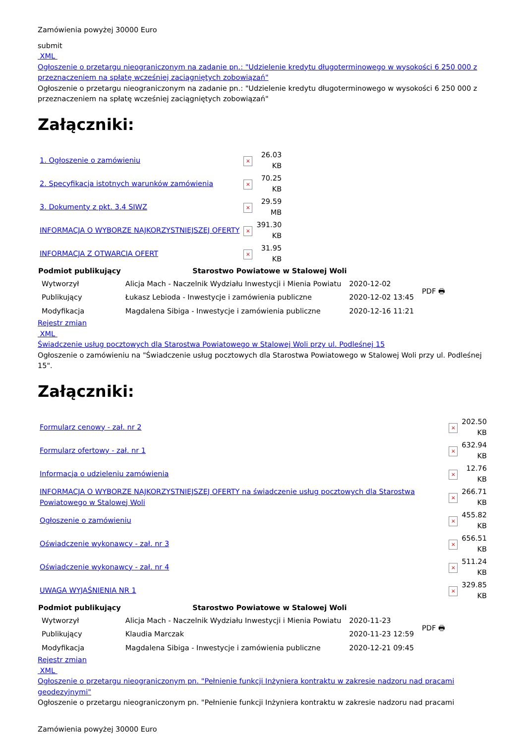Zamówienia powyżej 30000 Euro
submit
XML
Ogłoszenie o przetargu nieograniczonym na zadanie pn.: "Udzielenie kredytu długoterminowego w wysokości 6 250 000 z przeznaczeniem na spłatę wcześniej zaciągniętych zobowiązań"
Ogłoszenie o przetargu nieograniczonym na zadanie pn.: "Udzielenie kredytu długoterminowego w wysokości 6 250 000 z przeznaczeniem na spłatę wcześniej zaciągniętych zobowiązań"
Załączniki:
| 1. Ogłoszenie o zamówieniu | × | 26.03 KB |
| 2. Specyfikacja istotnych warunków zamówienia | × | 70.25 KB |
| 3. Dokumenty z pkt. 3.4 SIWZ | × | 29.59 MB |
| INFORMACJA O WYBORZE NAJKORZYSTNIEJSZEJ OFERTY | × | 391.30 KB |
| INFORMACJA Z OTWARCIA OFERT | × | 31.95 KB |
| Podmiot publikujący | Starostwo Powiatowe w Stalowej Woli | | PDF 🖶 |
| Wytworzył | Alicja Mach - Naczelnik Wydziału Inwestycji i Mienia Powiatu | 2020-12-02 | |
| Publikujący | Łukasz Lebioda - Inwestycje i zamówienia publiczne | 2020-12-02 13:45 | |
| Modyfikacja | Magdalena Sibiga - Inwestycje i zamówienia publiczne | 2020-12-16 11:21 | |
Rejestr zmian
XML
Świadczenie usług pocztowych dla Starostwa Powiatowego w Stalowej Woli przy ul. Podleśnej 15
Ogłoszenie o zamówieniu na "Świadczenie usług pocztowych dla Starostwa Powiatowego w Stalowej Woli przy ul. Podleśnej 15".
Załączniki:
| Formularz cenowy - zał. nr 2 | × | 202.50 KB |
| Formularz ofertowy - zał. nr 1 | × | 632.94 KB |
| Informacja o udzieleniu zamówienia | × | 12.76 KB |
| INFORMACJA O WYBORZE NAJKORZYSTNIEJSZEJ OFERTY na świadczenie usług pocztowych dla Starostwa Powiatowego w Stalowej Woli | × | 266.71 KB |
| Ogłoszenie o zamówieniu | × | 455.82 KB |
| Oświadczenie wykonawcy - zał. nr 3 | × | 656.51 KB |
| Oświadczenie wykonawcy - zał. nr 4 | × | 511.24 KB |
| UWAGA WYJAŚNIENIA NR 1 | × | 329.85 KB |
| Podmiot publikujący | Starostwo Powiatowe w Stalowej Woli | | PDF 🖶 |
| Wytworzył | Alicja Mach - Naczelnik Wydziału Inwestycji i Mienia Powiatu | 2020-11-23 | |
| Publikujący | Klaudia Marczak | 2020-11-23 12:59 | |
| Modyfikacja | Magdalena Sibiga - Inwestycje i zamówienia publiczne | 2020-12-21 09:45 | |
Rejestr zmian
XML
Ogłoszenie o przetargu nieograniczonym pn. "Pełnienie funkcji Inżyniera kontraktu w zakresie nadzoru nad pracami geodezyjnymi"
Ogłoszenie o przetargu nieograniczonym pn. "Pełnienie funkcji Inżyniera kontraktu w zakresie nadzoru nad pracami
Zamówienia powyżej 30000 Euro